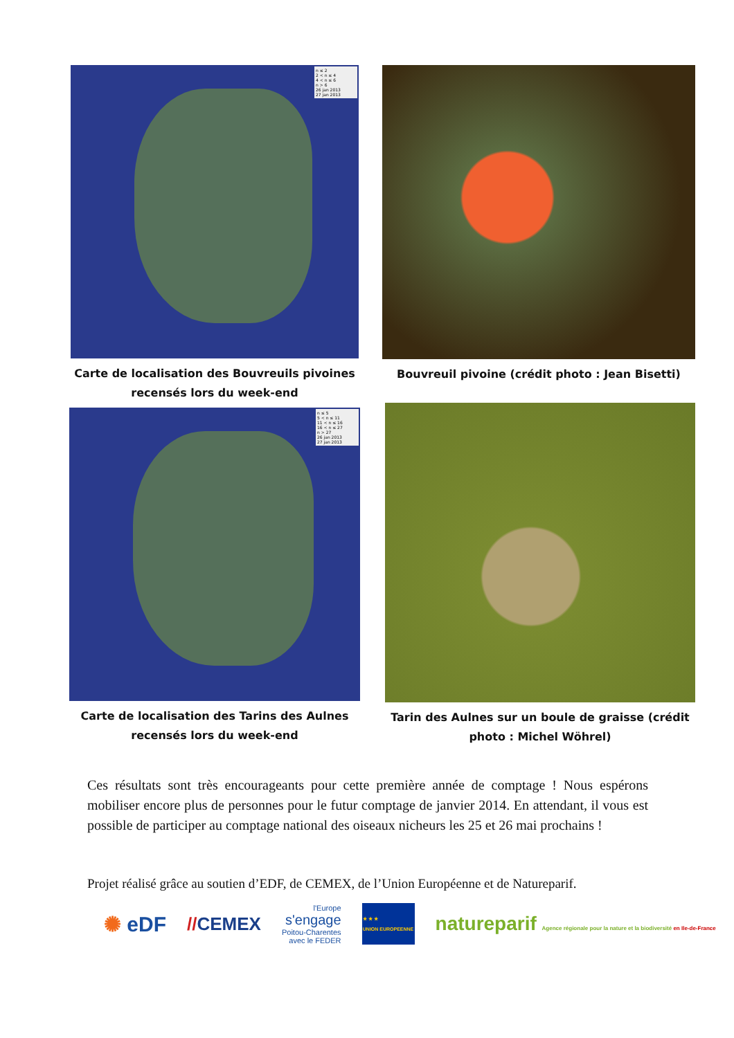n ≤ 2
2 < n ≤ 4
4 < n ≤ 6
n > 6
26 jan 2013
27 jan 2013
Carte de localisation des Bouvreuils pivoines
recensés lors du week-end
Bouvreuil pivoine (crédit photo : Jean Bisetti)
n ≤ 5
5 < n ≤ 11
11 < n ≤ 16
16 < n ≤ 27
n > 27
26 jan 2013
27 jan 2013
Carte de localisation des Tarins des Aulnes
recensés lors du week-end
Tarin des Aulnes sur un boule de graisse (crédit
photo : Michel Wöhrel)
Ces résultats sont très encourageants pour cette première année de comptage ! Nous espérons mobiliser encore plus de personnes pour le futur comptage de janvier 2014. En attendant, il vous est possible de participer au comptage national des oiseaux nicheurs les 25 et 26 mai prochains !
Projet réalisé grâce au soutien d’EDF, de CEMEX, de l’Union Européenne et de Natureparif.
✺ eDF //CEMEX l'Europe
s'engage
Poitou-Charentes
avec le FEDER ★ ★ ★
UNION EUROPEENNE natureparif Agence régionale pour la nature et la biodiversité en Ile-de-France